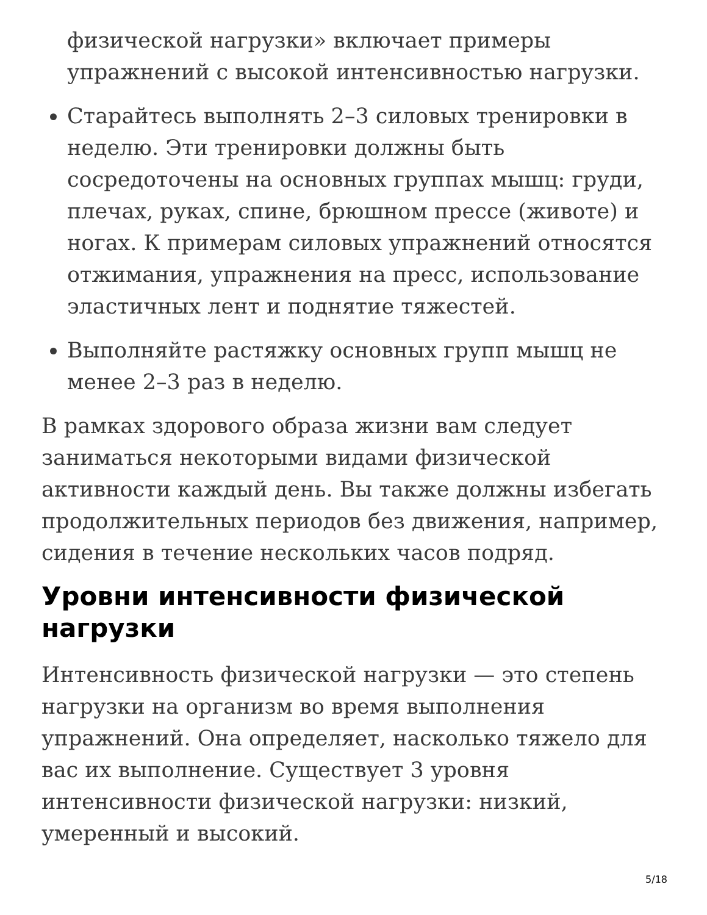физической нагрузки» включает примеры упражнений с высокой интенсивностью нагрузки.
Старайтесь выполнять 2–3 силовых тренировки в неделю. Эти тренировки должны быть сосредоточены на основных группах мышц: груди, плечах, руках, спине, брюшном прессе (животе) и ногах. К примерам силовых упражнений относятся отжимания, упражнения на пресс, использование эластичных лент и поднятие тяжестей.
Выполняйте растяжку основных групп мышц не менее 2–3 раз в неделю.
В рамках здорового образа жизни вам следует заниматься некоторыми видами физической активности каждый день. Вы также должны избегать продолжительных периодов без движения, например, сидения в течение нескольких часов подряд.
Уровни интенсивности физической нагрузки
Интенсивность физической нагрузки — это степень нагрузки на организм во время выполнения упражнений. Она определяет, насколько тяжело для вас их выполнение. Существует 3 уровня интенсивности физической нагрузки: низкий, умеренный и высокий.
5/18